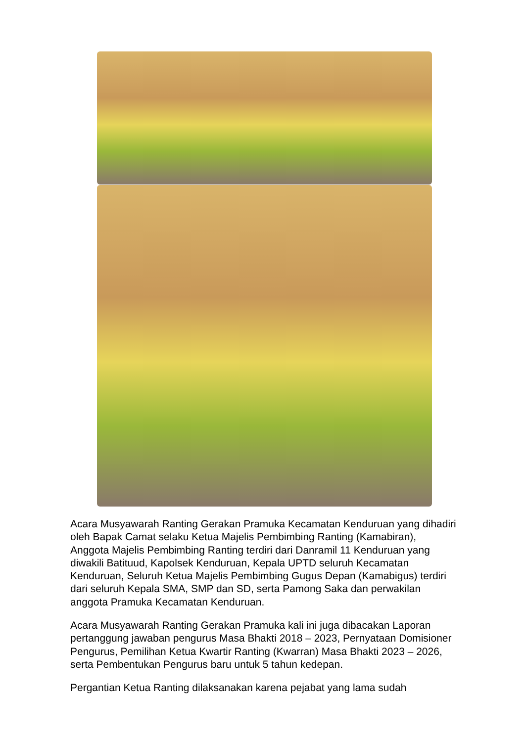Acara Musyawarah Ranting Gerakan Pramuka Kecamatan Kenduruan yang dihadiri oleh Bapak Camat selaku Ketua Majelis Pembimbing Ranting (Kamabiran), Anggota Majelis Pembimbing Ranting terdiri dari Danramil 11 Kenduruan yang diwakili Batituud, Kapolsek Kenduruan, Kepala UPTD seluruh Kecamatan Kenduruan, Seluruh Ketua Majelis Pembimbing Gugus Depan (Kamabigus) terdiri dari seluruh Kepala SMA, SMP dan SD, serta Pamong Saka dan perwakilan anggota Pramuka Kecamatan Kenduruan.
Acara Musyawarah Ranting Gerakan Pramuka kali ini juga dibacakan Laporan pertanggung jawaban pengurus Masa Bhakti 2018 – 2023, Pernyataan Domisioner Pengurus, Pemilihan Ketua Kwartir Ranting (Kwarran) Masa Bhakti 2023 – 2026, serta Pembentukan Pengurus baru untuk 5 tahun kedepan.
Pergantian Ketua Ranting dilaksanakan karena pejabat yang lama sudah